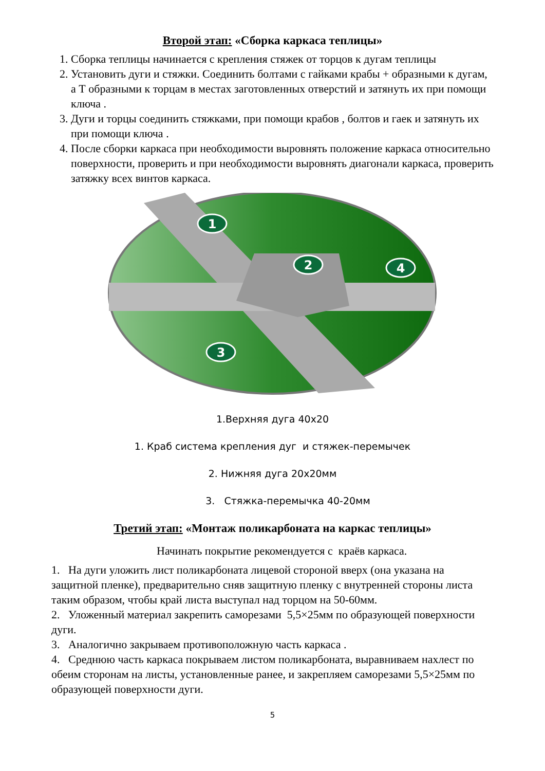Второй этап: «Сборка каркаса теплицы»
1. Сборка теплицы начинается с крепления стяжек от торцов к дугам теплицы
2. Установить дуги и стяжки. Соединить болтами с гайками крабы + образными к дугам, а Т образными к торцам в местах заготовленных отверстий и затянуть их при помощи ключа .
3. Дуги и торцы соединить стяжками, при помощи крабов , болтов и гаек и затянуть их при помощи ключа .
4. После сборки каркаса при необходимости выровнять положение каркаса относительно поверхности, проверить и при необходимости выровнять диагонали каркаса, проверить затяжку всех винтов каркаса.
1
2
3
4
1.Верхняя дуга 40х20
1. Краб система крепления дуг и стяжек-перемычек
2. Нижняя дуга 20х20мм
3. Стяжка-перемычка 40-20мм
Третий этап: «Монтаж поликарбоната на каркас теплицы»
Начинать покрытие рекомендуется с краёв каркаса.
1. На дуги уложить лист поликарбоната лицевой стороной вверх (она указана на защитной пленке), предварительно сняв защитную пленку с внутренней стороны листа таким образом, чтобы край листа выступал над торцом на 50-60мм.
2. Уложенный материал закрепить саморезами 5,5×25мм по образующей поверхности дуги.
3. Аналогично закрываем противоположную часть каркаса .
4. Среднюю часть каркаса покрываем листом поликарбоната, выравниваем нахлест по обеим сторонам на листы, установленные ранее, и закрепляем саморезами 5,5×25мм по образующей поверхности дуги.
5